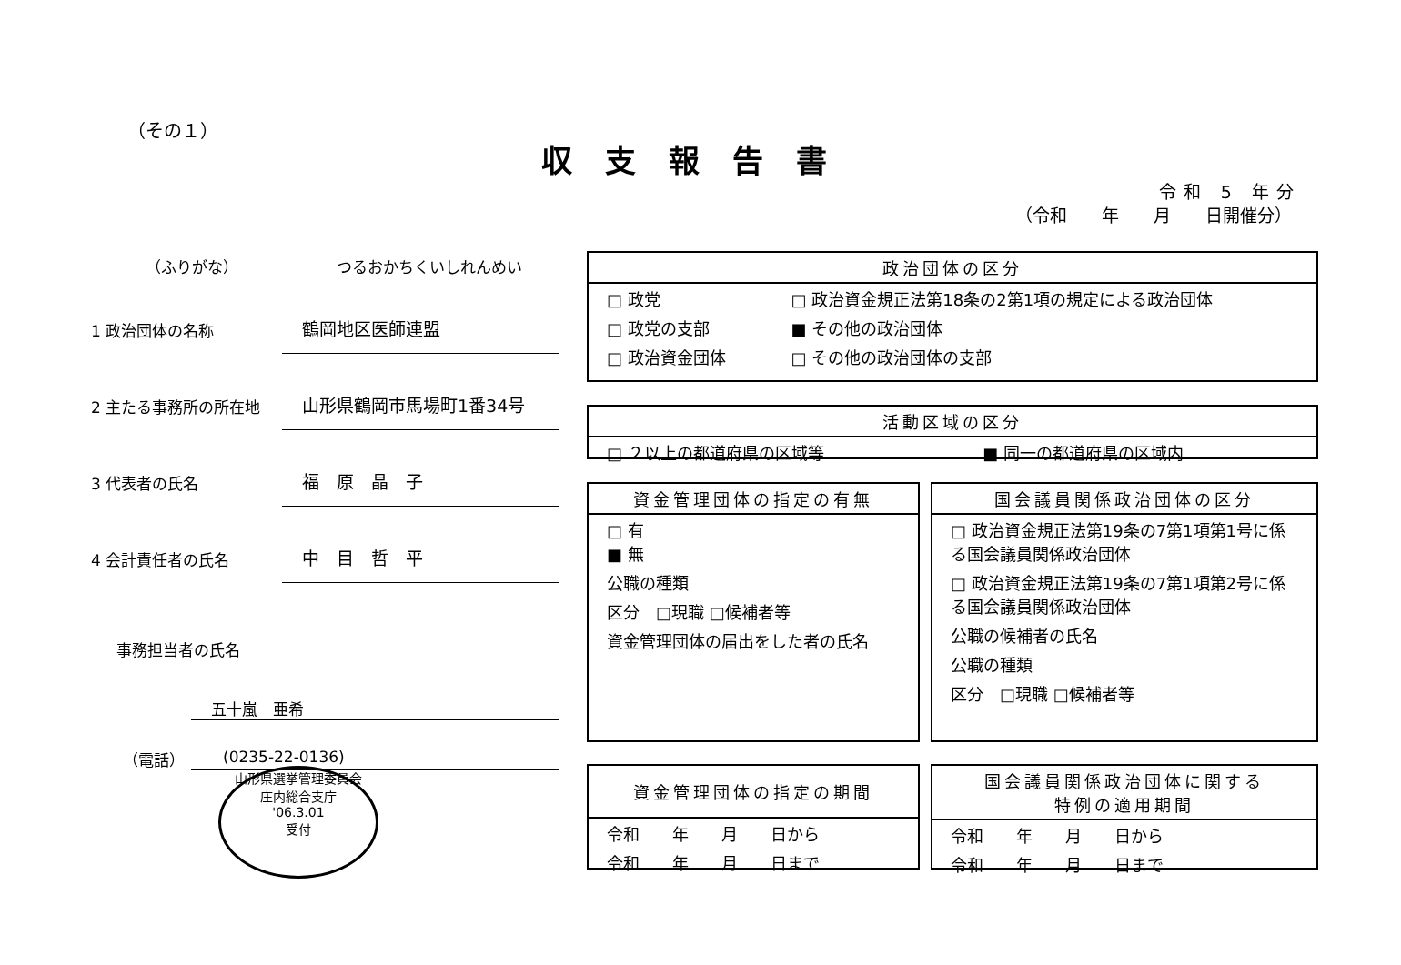（その１）
収支報告書
令和 5 年分
（令和　　年　　月　　日開催分）
（ふりがな） つるおかちくいしれんめい
1 政治団体の名称
鶴岡地区医師連盟
2 主たる事務所の所在地
山形県鶴岡市馬場町1番34号
3 代表者の氏名
福　原　晶　子
4 会計責任者の氏名
中　目　哲　平
事務担当者の氏名
五十嵐　亜希
（電話） (0235-22-0136)
山形県選挙管理委員会
庄内総合支庁
'06.3.01
受付
| 政治団体の区分 | |
| --- | --- |
| □ 政党 | □ 政治資金規正法第18条の2第1項の規定による政治団体 |
| □ 政党の支部 | ■ その他の政治団体 |
| □ 政治資金団体 | □ その他の政治団体の支部 |
| 活動区域の区分 | |
| --- | --- |
| □ ２以上の都道府県の区域等 | ■ 同一の都道府県の区域内 |
| 資金管理団体の指定の有無 |
| --- |
| □ 有 ■ 無 |
| 公職の種類 |
| 区分 □現職 □候補者等 |
| 資金管理団体の届出をした者の氏名 |
| 国会議員関係政治団体の区分 |
| --- |
| □ 政治資金規正法第19条の7第1項第1号に係る国会議員関係政治団体 |
| □ 政治資金規正法第19条の7第1項第2号に係る国会議員関係政治団体 |
| 公職の候補者の氏名 |
| 公職の種類 |
| 区分 □現職 □候補者等 |
| 資金管理団体の指定の期間 |
| --- |
| 令和 年 月 日から |
| 令和 年 月 日まで |
| 国会議員関係政治団体に関する 特例の適用期間 |
| --- |
| 令和 年 月 日から |
| 令和 年 月 日まで |